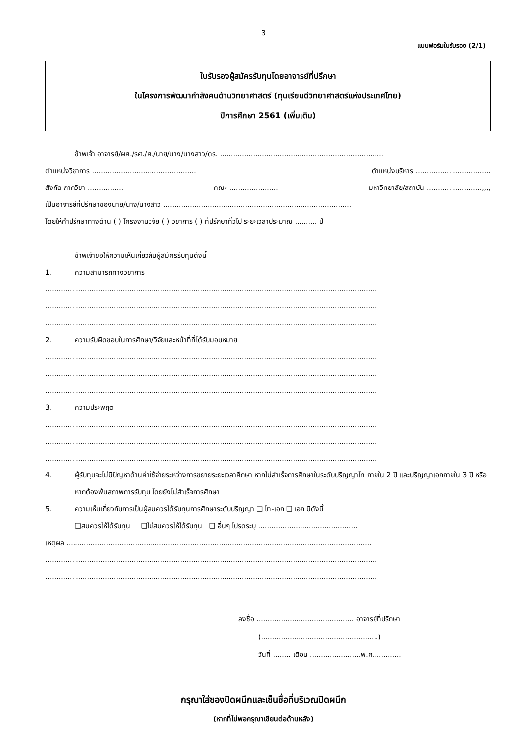3
แบบฟอร์มใบรับรอง (2/1)
ใบรับรองผู้สมัครรับทุนโดยอาจารย์ที่ปรึกษา
ในโครงการพัฒนากำลังคนด้านวิทยาศาสตร์ (ทุนเรียนดีวิทยาศาสตร์แห่งประเทศไทย)
ปีการศึกษา 2561 (เพิ่มเติม)
ข้าพเจ้า อาจารย์/ผศ./รศ./ศ./นาย/นาง/นางสาว/ดร. ..........................................................................
ตำแหน่งวิชาการ ............................................... ตำแหน่งบริหาร ..................................
สังกัด ภาควิชา ................ คณะ ...................... มหาวิทยาลัย/สถาบัน .........................,,,,
เป็นอาจารย์ที่ปรึกษาของนาย/นาง/นางสาว .....................................................................................
โดยให้คำปรึกษาทางด้าน ( ) โครงงานวิจัย ( ) วิชาการ ( ) ที่ปรึกษาทั่วไป ระยะเวลาประมาณ .......... ปี
ข้าพเจ้าขอให้ความเห็นเกี่ยวกับผู้สมัครรับทุนดังนี้
1. ความสามารถทางวิชาการ
......................................................................................................................................................
......................................................................................................................................................
......................................................................................................................................................
2. ความรับผิดชอบในการศึกษา/วิจัยและหน้าที่ที่ได้รับมอบหมาย
......................................................................................................................................................
......................................................................................................................................................
......................................................................................................................................................
3. ความประพฤติ
......................................................................................................................................................
......................................................................................................................................................
......................................................................................................................................................
4. ผู้รับทุนจะไม่มีปัญหาด้านค่าใช้จ่ายระหว่างการขยายระยะเวลาศึกษา หากไม่สำเร็จการศึกษาในระดับปริญญาโท ภายใน 2 ปี และปริญญาเอกภายใน 3 ปี หรือหากต้องพ้นสภาพการรับทุน โดยยังไม่สำเร็จการศึกษา
5. ความเห็นเกี่ยวกับการเป็นผู้สมควรได้รับทุนการศึกษาระดับปริญญา ❑ โท-เอก ❑ เอก มีดังนี้
❑สมควรให้ได้รับทุน ❑ไม่สมควรให้ได้รับทุน ❑ อื่นๆ โปรดระบุ .............................................
เหตุผล ..........................................................................................................................................
......................................................................................................................................................
......................................................................................................................................................
ลงชื่อ ............................................ อาจารย์ที่ปรึกษา
(.....................................................)
วันที่ ........ เดือน .......................พ.ศ.............
กรุณาใส่ซองปิดผนึกและเซ็นชื่อที่บริเวณปิดผนึก
(หากที่ไม่พอกรุณาเขียนต่อด้านหลัง)